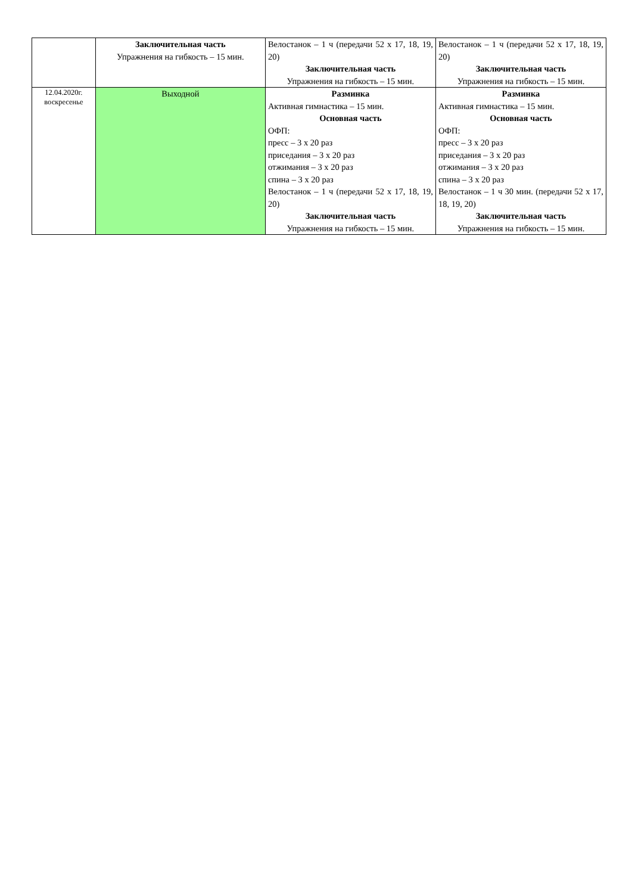| | Заключительная часть Упражнения на гибкость – 15 мин. | Велостанок – 1 ч (передачи 52 х 17, 18, 19, 20) Заключительная часть Упражнения на гибкость – 15 мин. | Велостанок – 1 ч (передачи 52 х 17, 18, 19, 20) Заключительная часть Упражнения на гибкость – 15 мин. |
| 12.04.2020г. воскресенье | Выходной | Разминка Активная гимнастика – 15 мин. Основная часть ОФП: пресс – 3 х 20 раз приседания – 3 х 20 раз отжимания – 3 х 20 раз спина – 3 х 20 раз Велостанок – 1 ч (передачи 52 х 17, 18, 19, 20) Заключительная часть Упражнения на гибкость – 15 мин. | Разминка Активная гимнастика – 15 мин. Основная часть ОФП: пресс – 3 х 20 раз приседания – 3 х 20 раз отжимания – 3 х 20 раз спина – 3 х 20 раз Велостанок – 1 ч 30 мин. (передачи 52 х 17, 18, 19, 20) Заключительная часть Упражнения на гибкость – 15 мин. |